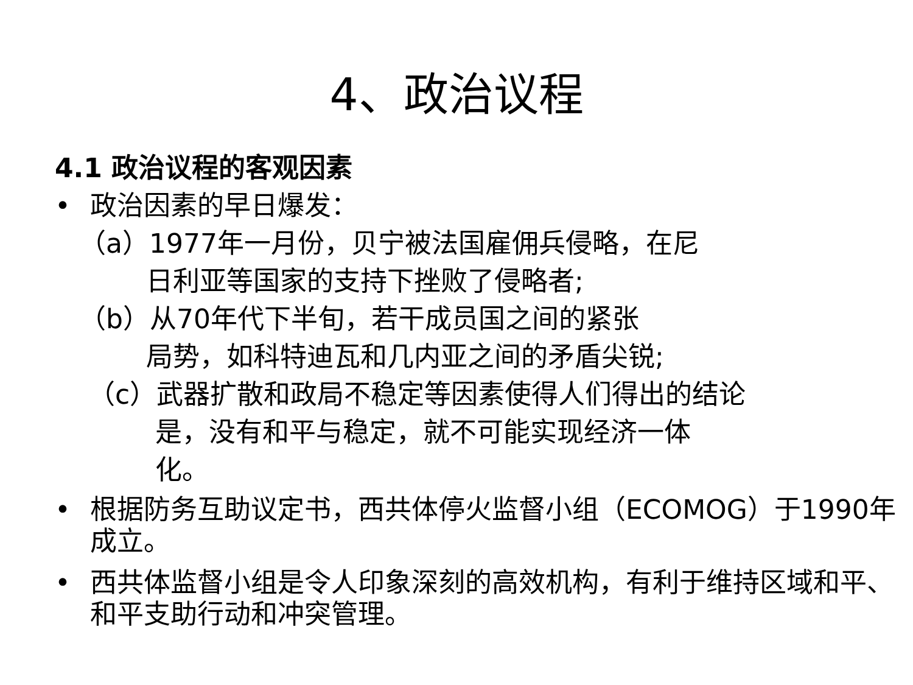4、政治议程
4.1 政治议程的客观因素
• 政治因素的早日爆发：
（a）1977年一月份，贝宁被法国雇佣兵侵略，在尼
日利亚等国家的支持下挫败了侵略者;
（b）从70年代下半旬，若干成员国之间的紧张
局势，如科特迪瓦和几内亚之间的矛盾尖锐;
（c）武器扩散和政局不稳定等因素使得人们得出的结论
是，没有和平与稳定，就不可能实现经济一体
化。
• 根据防务互助议定书，西共体停火监督小组（ECOMOG）于1990年成立。
• 西共体监督小组是令人印象深刻的高效机构，有利于维持区域和平、和平支助行动和冲突管理。